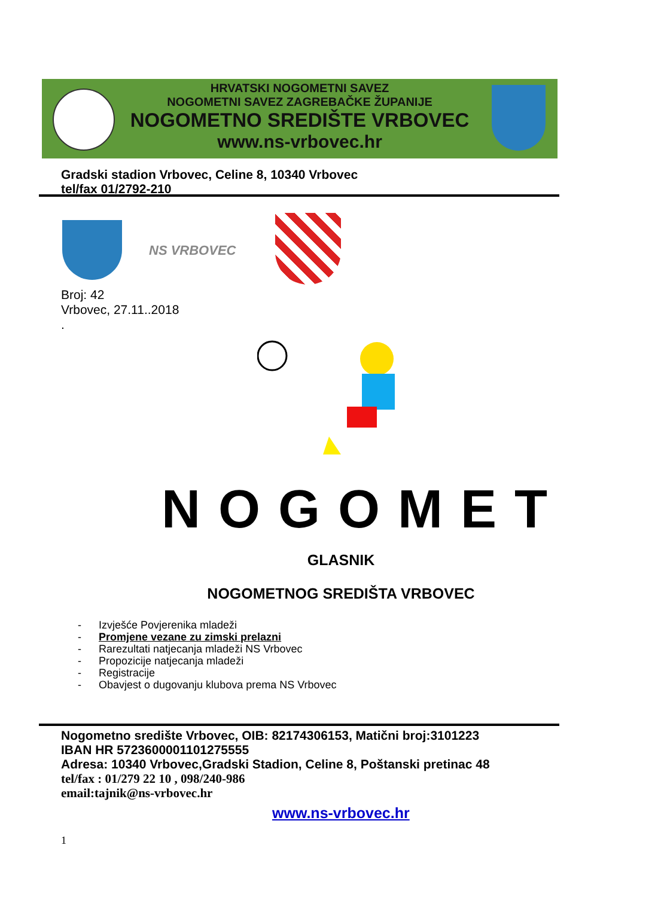HRVATSKI NOGOMETNI SAVEZ
NOGOMETNI SAVEZ ZAGREBAČKE ŽUPANIJE
NOGOMETNO SREDIŠTE VRBOVEC
www.ns-vrbovec.hr
Gradski stadion Vrbovec, Celine 8, 10340 Vrbovec
tel/fax 01/2792-210
NS VRBOVEC
Broj: 42
Vrbovec, 27.11..2018
.
NOGOMET
GLASNIK
NOGOMETNOG SREDIŠTA VRBOVEC
- Izvješće Povjerenika mladeži
- Promjene vezane zu zimski prelazni
- Rarezultati natjecanja mladeži NS Vrbovec
- Propozicije natjecanja mladeži
- Registracije
- Obavjest o dugovanju klubova prema NS Vrbovec
Nogometno središte Vrbovec, OIB: 82174306153, Matični broj:3101223
IBAN HR 5723600001101275555
Adresa: 10340 Vrbovec,Gradski Stadion, Celine 8, Poštanski pretinac 48
tel/fax : 01/279 22 10 , 098/240-986
email:tajnik@ns-vrbovec.hr
www.ns-vrbovec.hr
1